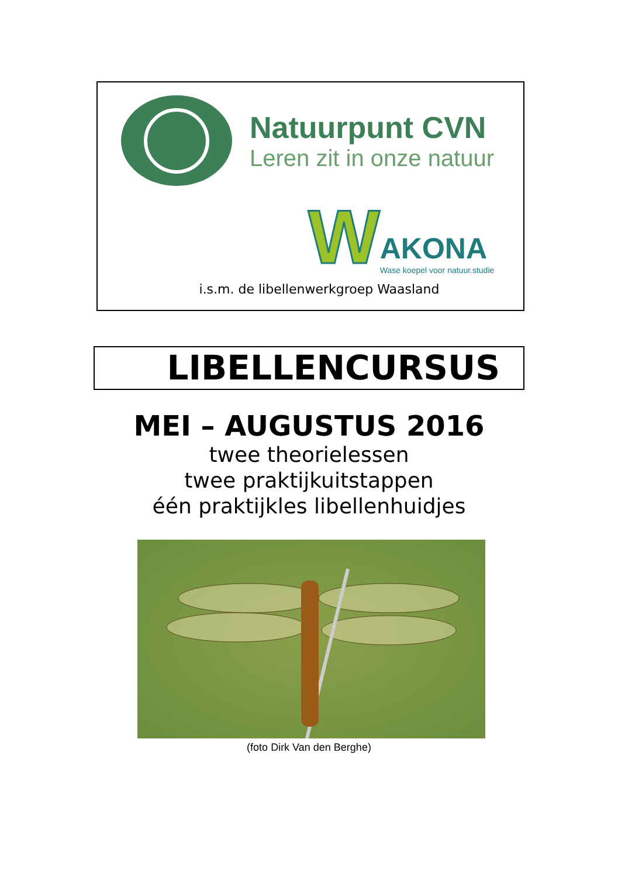Natuurpunt CVN
Leren zit in onze natuur
W AKONA
Wase koepel voor natuur.studie
i.s.m. de libellenwerkgroep Waasland
LIBELLENCURSUS
MEI – AUGUSTUS 2016
twee theorielessen
twee praktijkuitstappen
één praktijkles libellenhuidjes
(foto Dirk Van den Berghe)